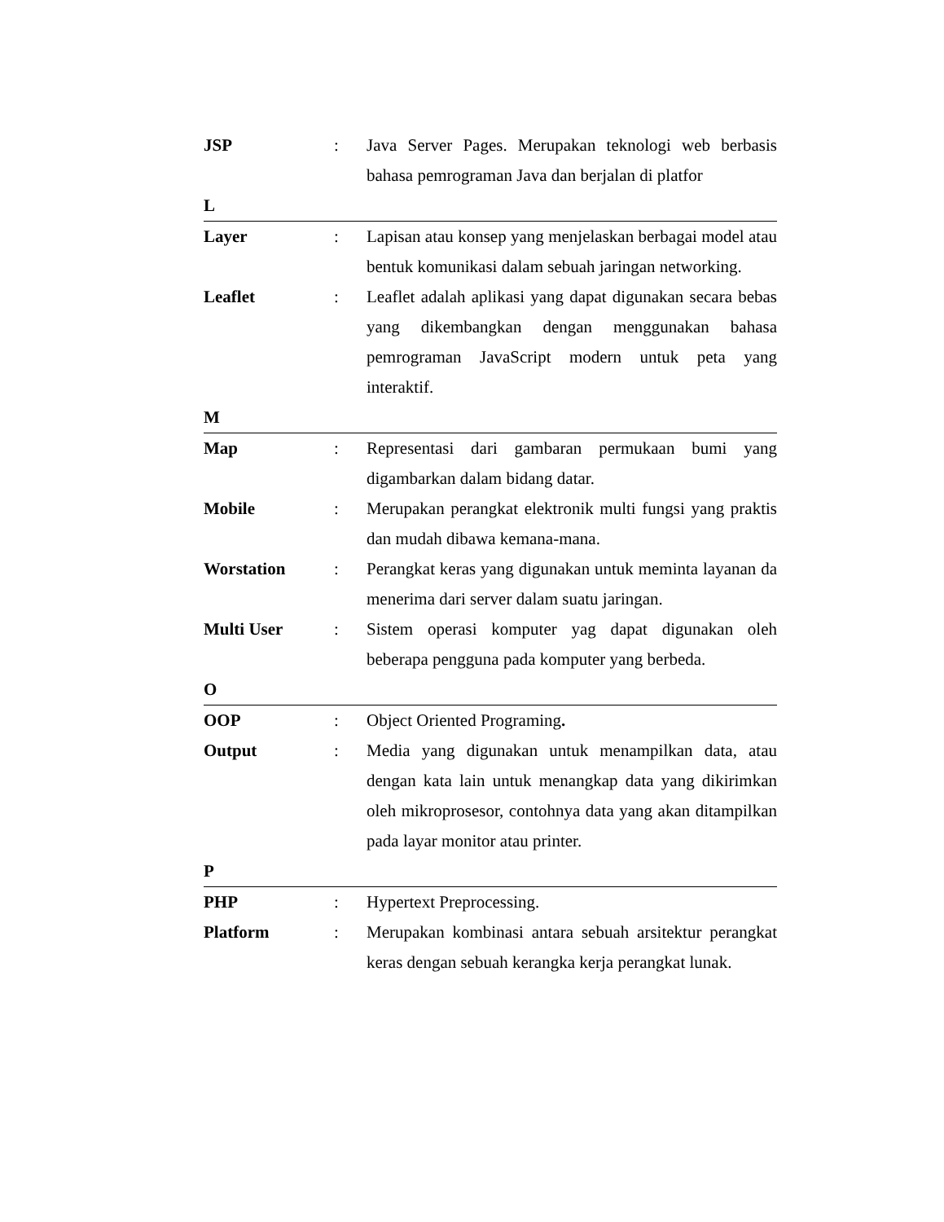JSP : Java Server Pages. Merupakan teknologi web berbasis bahasa pemrograman Java dan berjalan di platfor
L
Layer : Lapisan atau konsep yang menjelaskan berbagai model atau bentuk komunikasi dalam sebuah jaringan networking.
Leaflet : Leaflet adalah aplikasi yang dapat digunakan secara bebas yang dikembangkan dengan menggunakan bahasa pemrograman JavaScript modern untuk peta yang interaktif.
M
Map : Representasi dari gambaran permukaan bumi yang digambarkan dalam bidang datar.
Mobile : Merupakan perangkat elektronik multi fungsi yang praktis dan mudah dibawa kemana-mana.
Worstation : Perangkat keras yang digunakan untuk meminta layanan da menerima dari server dalam suatu jaringan.
Multi User : Sistem operasi komputer yag dapat digunakan oleh beberapa pengguna pada komputer yang berbeda.
O
OOP : Object Oriented Programing.
Output : Media yang digunakan untuk menampilkan data, atau dengan kata lain untuk menangkap data yang dikirimkan oleh mikroprosesor, contohnya data yang akan ditampilkan pada layar monitor atau printer.
P
PHP : Hypertext Preprocessing.
Platform : Merupakan kombinasi antara sebuah arsitektur perangkat keras dengan sebuah kerangka kerja perangkat lunak.